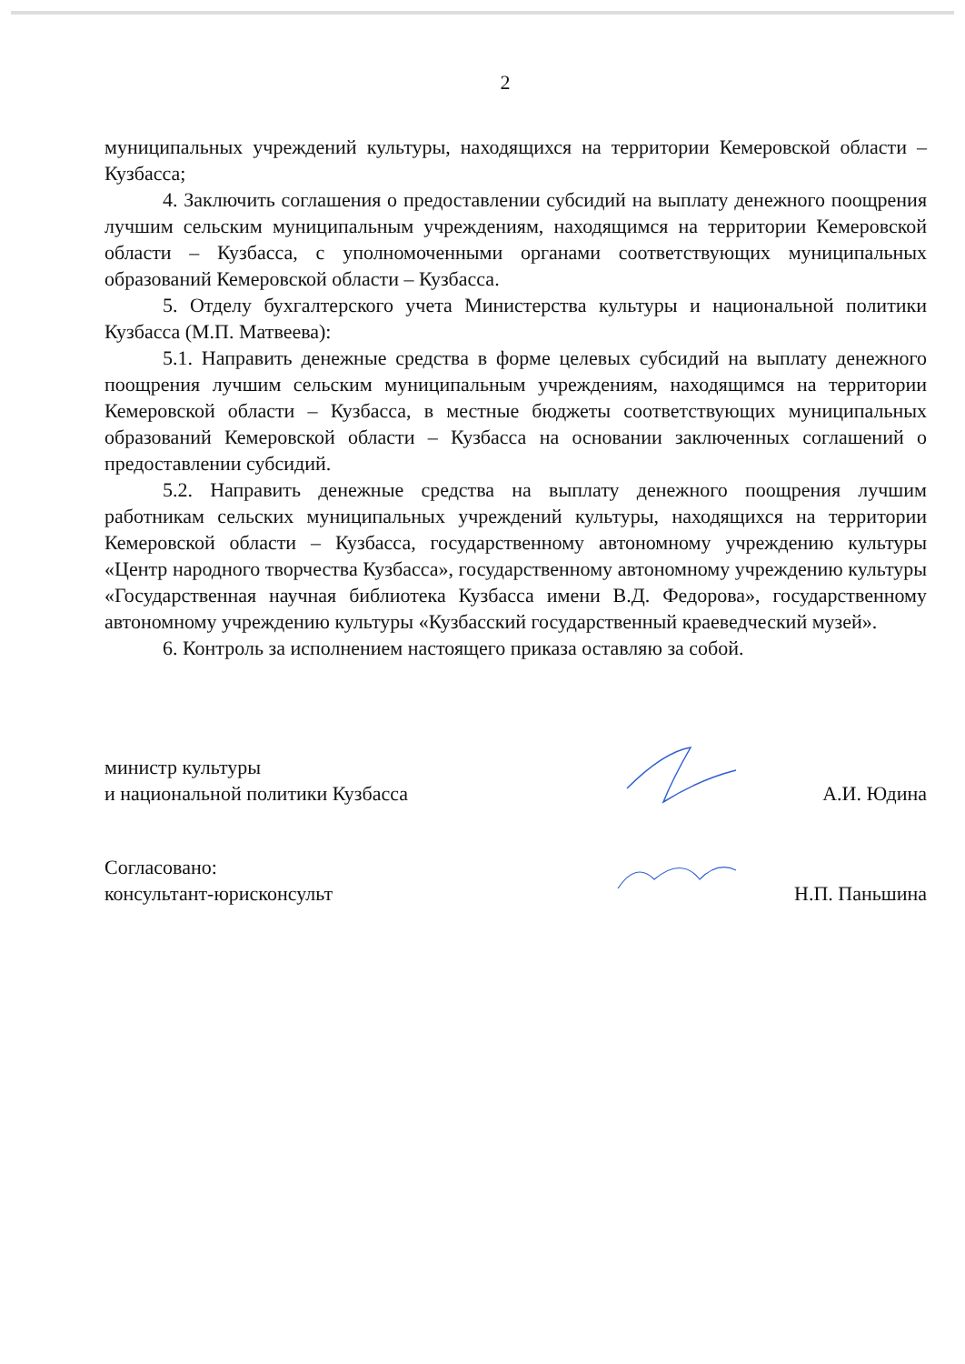2
муниципальных учреждений культуры, находящихся на территории Кемеровской области – Кузбасса;
4. Заключить соглашения о предоставлении субсидий на выплату денежного поощрения лучшим сельским муниципальным учреждениям, находящимся на территории Кемеровской области – Кузбасса, с уполномоченными органами соответствующих муниципальных образований Кемеровской области – Кузбасса.
5. Отделу бухгалтерского учета Министерства культуры и национальной политики Кузбасса (М.П. Матвеева):
5.1. Направить денежные средства в форме целевых субсидий на выплату денежного поощрения лучшим сельским муниципальным учреждениям, находящимся на территории Кемеровской области – Кузбасса, в местные бюджеты соответствующих муниципальных образований Кемеровской области – Кузбасса на основании заключенных соглашений о предоставлении субсидий.
5.2. Направить денежные средства на выплату денежного поощрения лучшим работникам сельских муниципальных учреждений культуры, находящихся на территории Кемеровской области – Кузбасса, государственному автономному учреждению культуры «Центр народного творчества Кузбасса», государственному автономному учреждению культуры «Государственная научная библиотека Кузбасса имени В.Д. Федорова», государственному автономному учреждению культуры «Кузбасский государственный краеведческий музей».
6. Контроль за исполнением настоящего приказа оставляю за собой.
министр культуры
и национальной политики Кузбасса
А.И. Юдина
Согласовано:
консультант-юрисконсульт
Н.П. Паньшина